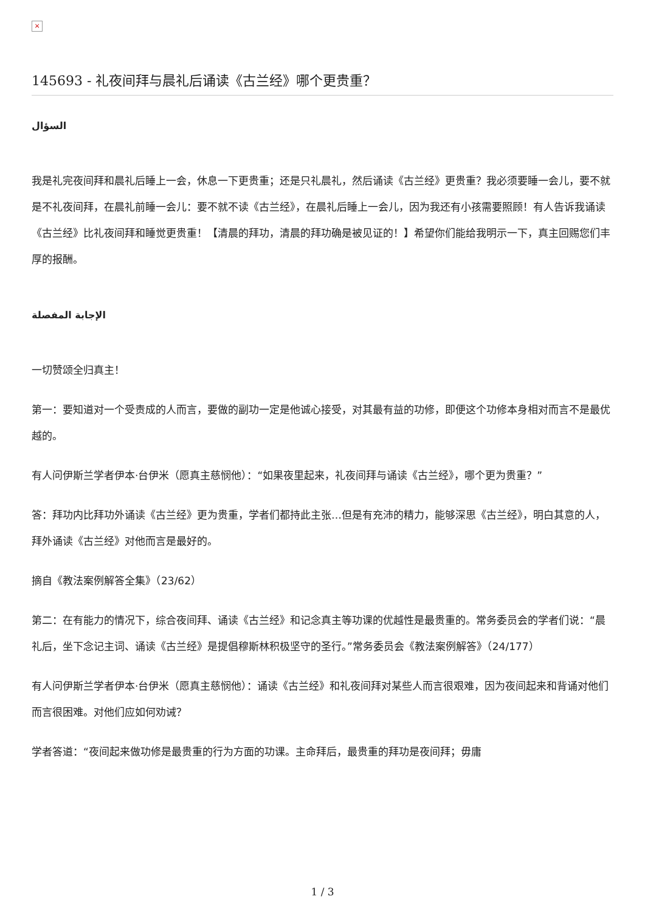×
145693 - 礼夜间拜与晨礼后诵读《古兰经》哪个更贵重？
السؤال
我是礼完夜间拜和晨礼后睡上一会，休息一下更贵重；还是只礼晨礼，然后诵读《古兰经》更贵重？我必须要睡一会儿，要不就是不礼夜间拜，在晨礼前睡一会儿：要不就不读《古兰经》，在晨礼后睡上一会儿，因为我还有小孩需要照顾！有人告诉我诵读《古兰经》比礼夜间拜和睡觉更贵重！【清晨的拜功，清晨的拜功确是被见证的！】希望你们能给我明示一下，真主回赐您们丰厚的报酬。
الإجابة المفصلة
一切赞颂全归真主！
第一：要知道对一个受责成的人而言，要做的副功一定是他诚心接受，对其最有益的功修，即便这个功修本身相对而言不是最优越的。
有人问伊斯兰学者伊本·台伊米（愿真主慈悯他）：“如果夜里起来，礼夜间拜与诵读《古兰经》，哪个更为贵重？”
答：拜功内比拜功外诵读《古兰经》更为贵重，学者们都持此主张…但是有充沛的精力，能够深思《古兰经》，明白其意的人，拜外诵读《古兰经》对他而言是最好的。
摘自《教法案例解答全集》（23/62）
第二：在有能力的情况下，综合夜间拜、诵读《古兰经》和记念真主等功课的优越性是最贵重的。常务委员会的学者们说：“晨礼后，坐下念记主词、诵读《古兰经》是提倡穆斯林积极坚守的圣行。”常务委员会《教法案例解答》（24/177）
有人问伊斯兰学者伊本·台伊米（愿真主慈悯他）：诵读《古兰经》和礼夜间拜对某些人而言很艰难，因为夜间起来和背诵对他们而言很困难。对他们应如何劝诫？
学者答道：“夜间起来做功修是最贵重的行为方面的功课。主命拜后，最贵重的拜功是夜间拜；毋庸
1 / 3